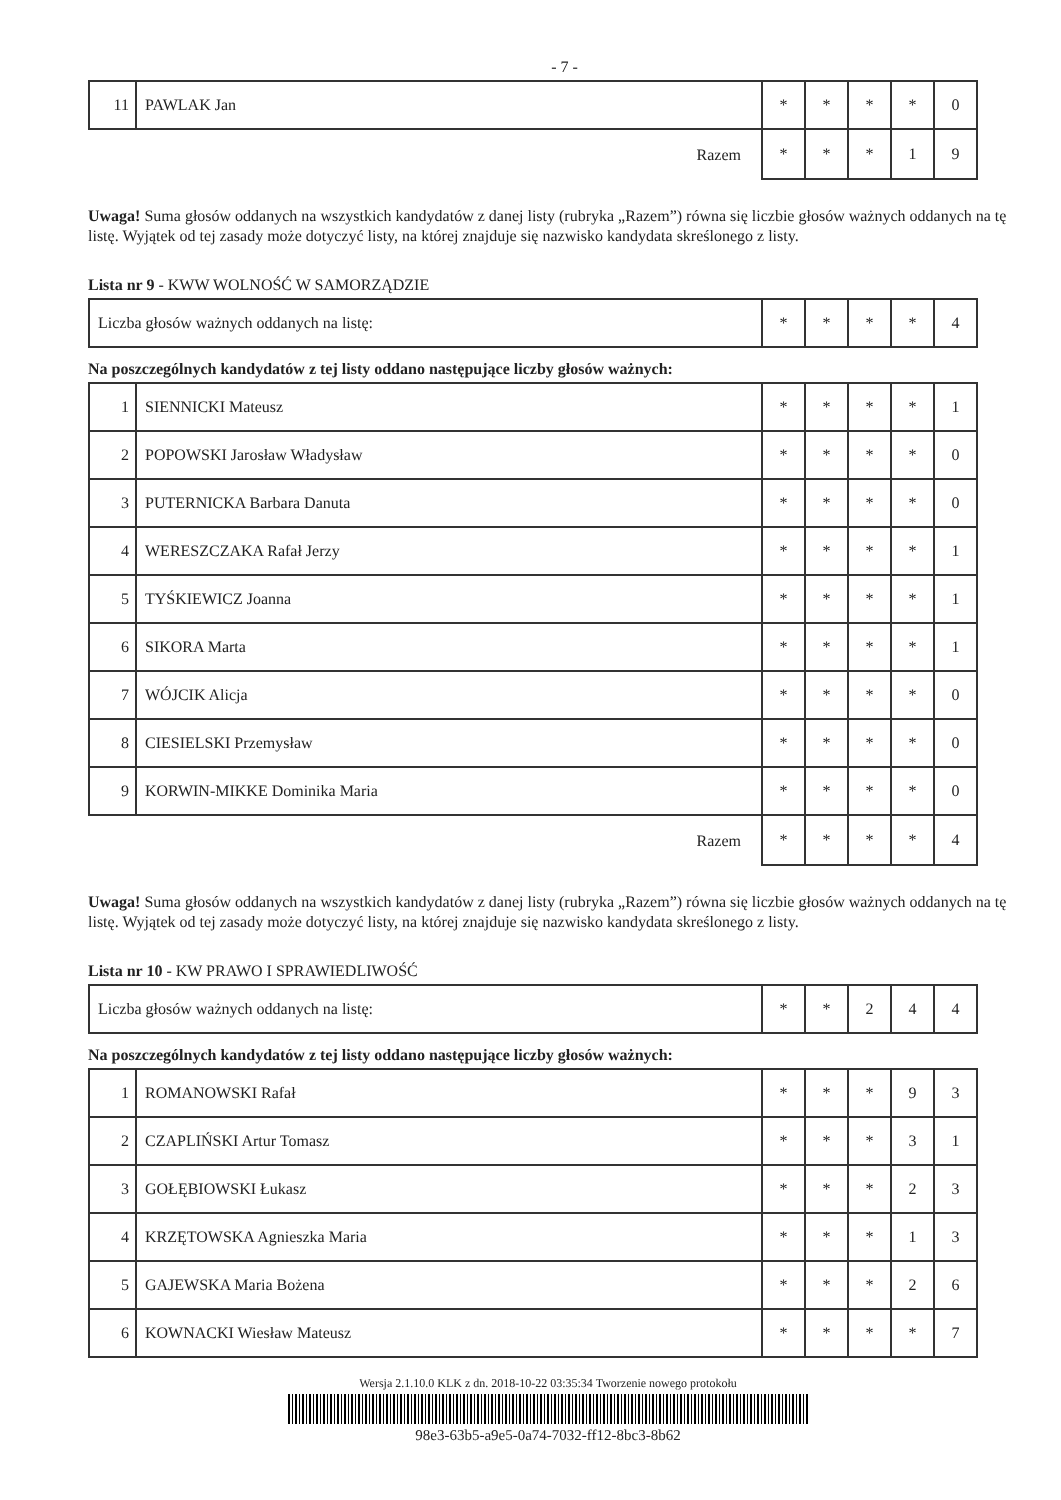- 7 -
| 11 | PAWLAK Jan | * | * | * | * | 0 |
| Razem | | * | * | * | 1 | 9 |
Uwaga! Suma głosów oddanych na wszystkich kandydatów z danej listy (rubryka „Razem”) równa się liczbie głosów ważnych oddanych na tę listę. Wyjątek od tej zasady może dotyczyć listy, na której znajduje się nazwisko kandydata skreślonego z listy.
Lista nr 9 - KWW WOLNOŚĆ W SAMORZĄDZIE
| Liczba głosów ważnych oddanych na listę: | * | * | * | * | 4 |
Na poszczególnych kandydatów z tej listy oddano następujące liczby głosów ważnych:
| 1 | SIENNICKI Mateusz | * | * | * | * | 1 |
| 2 | POPOWSKI Jarosław Władysław | * | * | * | * | 0 |
| 3 | PUTERNICKA Barbara Danuta | * | * | * | * | 0 |
| 4 | WERESZCZAKA Rafał Jerzy | * | * | * | * | 1 |
| 5 | TYŚKIEWICZ Joanna | * | * | * | * | 1 |
| 6 | SIKORA Marta | * | * | * | * | 1 |
| 7 | WÓJCIK Alicja | * | * | * | * | 0 |
| 8 | CIESIELSKI Przemysław | * | * | * | * | 0 |
| 9 | KORWIN-MIKKE Dominika Maria | * | * | * | * | 0 |
| Razem | | * | * | * | * | 4 |
Uwaga! Suma głosów oddanych na wszystkich kandydatów z danej listy (rubryka „Razem”) równa się liczbie głosów ważnych oddanych na tę listę. Wyjątek od tej zasady może dotyczyć listy, na której znajduje się nazwisko kandydata skreślonego z listy.
Lista nr 10 - KW PRAWO I SPRAWIEDLIWOŚĆ
| Liczba głosów ważnych oddanych na listę: | * | * | 2 | 4 | 4 |
Na poszczególnych kandydatów z tej listy oddano następujące liczby głosów ważnych:
| 1 | ROMANOWSKI Rafał | * | * | * | 9 | 3 |
| 2 | CZAPLIŃSKI Artur Tomasz | * | * | * | 3 | 1 |
| 3 | GOŁĘBIOWSKI Łukasz | * | * | * | 2 | 3 |
| 4 | KRZĘTOWSKA Agnieszka Maria | * | * | * | 1 | 3 |
| 5 | GAJEWSKA Maria Bożena | * | * | * | 2 | 6 |
| 6 | KOWNACKI Wiesław Mateusz | * | * | * | * | 7 |
Wersja 2.1.10.0 KLK z dn. 2018-10-22 03:35:34 Tworzenie nowego protokołu
98e3-63b5-a9e5-0a74-7032-ff12-8bc3-8b62